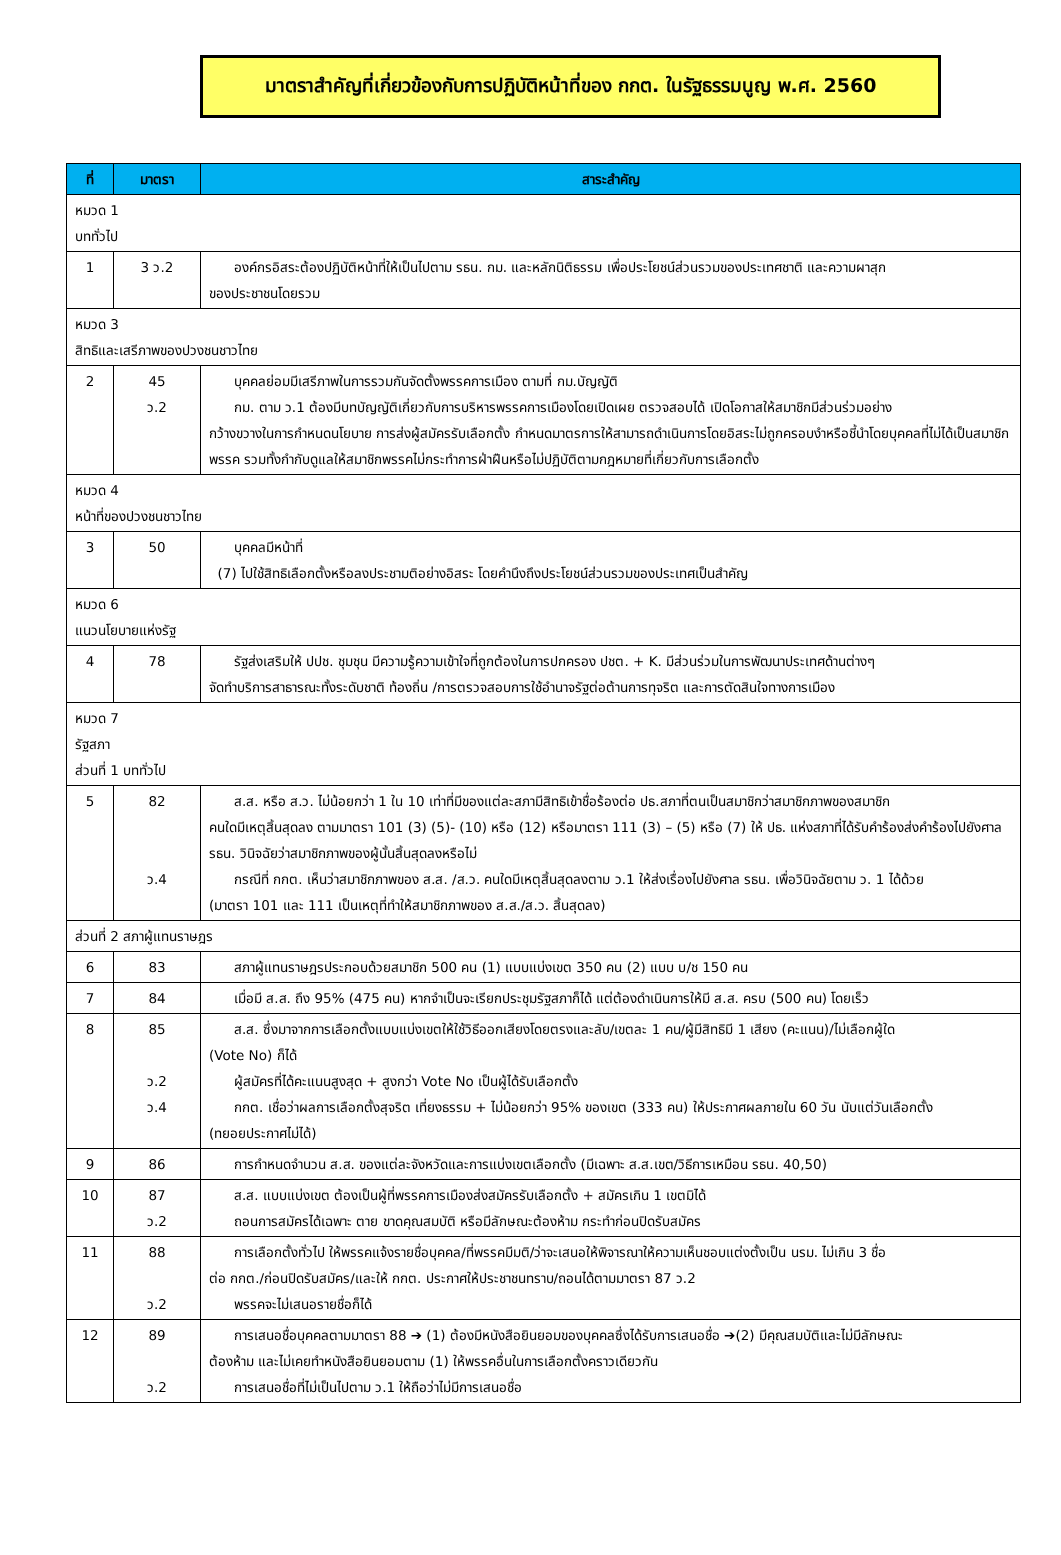มาตราสำคัญที่เกี่ยวข้องกับการปฏิบัติหน้าที่ของ กกต. ในรัฐธรรมนูญ พ.ศ. 2560
| ที่ | มาตรา | สาระสำคัญ |
| --- | --- | --- |
| หมวด 1 บททั่วไป | | |
| 1 | 3 ว.2 | องค์กรอิสระต้องปฏิบัติหน้าที่ให้เป็นไปตาม รธน. กม. และหลักนิติธรรม เพื่อประโยชน์ส่วนรวมของประเทศชาติ และความผาสุก ของประชาชนโดยรวม |
| หมวด 3 สิทธิและเสรีภาพของปวงชนชาวไทย | | |
| 2 | 45 ว.2 | บุคคลย่อมมีเสรีภาพในการรวมกันจัดตั้งพรรคการเมือง ตามที่ กม.บัญญัติ กม. ตาม ว.1 ต้องมีบทบัญญัติเกี่ยวกับการบริหารพรรคการเมืองโดยเปิดเผย ตรวจสอบได้ เปิดโอกาสให้สมาชิกมีส่วนร่วมอย่าง กว้างขวางในการกำหนดนโยบาย การส่งผู้สมัครรับเลือกตั้ง กำหนดมาตรการให้สามารถดำเนินการโดยอิสระไม่ถูกครอบงำหรือชี้นำโดยบุคคลที่ไม่ได้เป็นสมาชิกพรรค รวมทั้งกำกับดูแลให้สมาชิกพรรคไม่กระทำการฝ่าฝืนหรือไม่ปฏิบัติตามกฎหมายที่เกี่ยวกับการเลือกตั้ง |
| หมวด 4 หน้าที่ของปวงชนชาวไทย | | |
| 3 | 50 | บุคคลมีหน้าที่ (7) ไปใช้สิทธิเลือกตั้งหรือลงประชามติอย่างอิสระ โดยคำนึงถึงประโยชน์ส่วนรวมของประเทศเป็นสำคัญ |
| หมวด 6 แนวนโยบายแห่งรัฐ | | |
| 4 | 78 | รัฐส่งเสริมให้ ปปช. ชุมชุน มีความรู้ความเข้าใจที่ถูกต้องในการปกครอง ปชต. + K. มีส่วนร่วมในการพัฒนาประเทศด้านต่างๆ จัดทำบริการสาธารณะทั้งระดับชาติ ท้องถิ่น /การตรวจสอบการใช้อำนาจรัฐต่อต้านการทุจริต และการตัดสินใจทางการเมือง |
| หมวด 7 รัฐสภา ส่วนที่ 1 บททั่วไป | | |
| 5 | 82 ว.4 | ส.ส. หรือ ส.ว. ไม่น้อยกว่า 1 ใน 10 เท่าที่มีของแต่ละสภามีสิทธิเข้าชื่อร้องต่อ ปธ.สภาที่ตนเป็นสมาชิกว่าสมาชิกภาพของสมาชิก คนใดมีเหตุสิ้นสุดลง ตามมาตรา 101 (3) (5)- (10) หรือ (12) หรือมาตรา 111 (3) – (5) หรือ (7) ให้ ปธ. แห่งสภาที่ได้รับคำร้องส่งคำร้องไปยังศาล รธน. วินิจฉัยว่าสมาชิกภาพของผู้นั้นสิ้นสุดลงหรือไม่ กรณีที่ กกต. เห็นว่าสมาชิกภาพของ ส.ส. /ส.ว. คนใดมีเหตุสิ้นสุดลงตาม ว.1 ให้ส่งเรื่องไปยังศาล รธน. เพื่อวินิจฉัยตาม ว. 1 ได้ด้วย (มาตรา 101 และ 111 เป็นเหตุที่ทำให้สมาชิกภาพของ ส.ส./ส.ว. สิ้นสุดลง) |
| ส่วนที่ 2 สภาผู้แทนราษฎร | | |
| 6 | 83 | สภาผู้แทนราษฎรประกอบด้วยสมาชิก 500 คน (1) แบบแบ่งเขต 350 คน (2) แบบ บ/ช 150 คน |
| 7 | 84 | เมื่อมี ส.ส. ถึง 95% (475 คน) หากจำเป็นจะเรียกประชุมรัฐสภาก็ได้ แต่ต้องดำเนินการให้มี ส.ส. ครบ (500 คน) โดยเร็ว |
| 8 | 85 ว.2 ว.4 | ส.ส. ซึ่งมาจากการเลือกตั้งแบบแบ่งเขตให้ใช้วิธีออกเสียงโดยตรงและลับ/เขตละ 1 คน/ผู้มีสิทธิมี 1 เสียง (คะแนน)/ไม่เลือกผู้ใด (Vote No) ก็ได้ ผู้สมัครที่ได้คะแนนสูงสุด + สูงกว่า Vote No เป็นผู้ได้รับเลือกตั้ง กกต. เชื่อว่าผลการเลือกตั้งสุจริต เที่ยงธรรม + ไม่น้อยกว่า 95% ของเขต (333 คน) ให้ประกาศผลภายใน 60 วัน นับแต่วันเลือกตั้ง (ทยอยประกาศไม่ได้) |
| 9 | 86 | การกำหนดจำนวน ส.ส. ของแต่ละจังหวัดและการแบ่งเขตเลือกตั้ง (มีเฉพาะ ส.ส.เขต/วิธีการเหมือน รธน. 40,50) |
| 10 | 87 ว.2 | ส.ส. แบบแบ่งเขต ต้องเป็นผู้ที่พรรคการเมืองส่งสมัครรับเลือกตั้ง + สมัครเกิน 1 เขตมิได้ ถอนการสมัครได้เฉพาะ ตาย ขาดคุณสมบัติ หรือมีลักษณะต้องห้าม กระทำก่อนปิดรับสมัคร |
| 11 | 88 ว.2 | การเลือกตั้งทั่วไป ให้พรรคแจ้งรายชื่อบุคคล/ที่พรรคมีมติ/ว่าจะเสนอให้พิจารณาให้ความเห็นชอบแต่งตั้งเป็น นรม. ไม่เกิน 3 ชื่อ ต่อ กกต./ก่อนปิดรับสมัคร/และให้ กกต. ประกาศให้ประชาชนทราบ/ถอนได้ตามมาตรา 87 ว.2 พรรคจะไม่เสนอรายชื่อก็ได้ |
| 12 | 89 ว.2 | การเสนอชื่อบุคคลตามมาตรา 88 ➔ (1) ต้องมีหนังสือยินยอมของบุคคลซึ่งได้รับการเสนอชื่อ ➔(2) มีคุณสมบัติและไม่มีลักษณะ ต้องห้าม และไม่เคยทำหนังสือยินยอมตาม (1) ให้พรรคอื่นในการเลือกตั้งคราวเดียวกัน การเสนอชื่อที่ไม่เป็นไปตาม ว.1 ให้ถือว่าไม่มีการเสนอชื่อ |